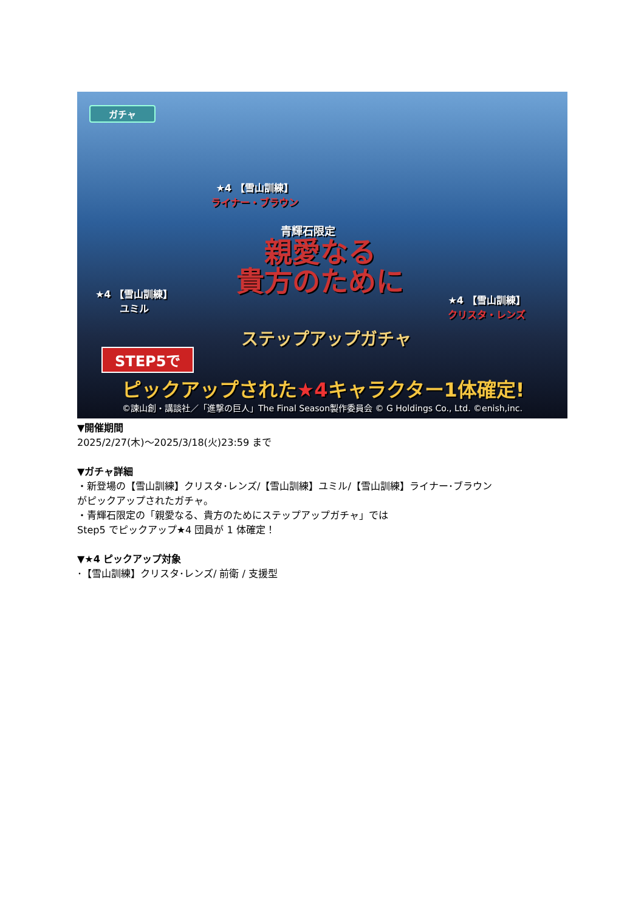ガチャ
★4 【雪山訓練】
ライナー・ブラウン
青輝石限定
★4 【雪山訓練】
ユミル
親愛なる
貴方のために
★4 【雪山訓練】
クリスタ・レンズ
ステップアップガチャ
STEP5で
ピックアップされた★4キャラクター1体確定!
©諫山創・講談社／「進撃の巨人」The Final Season製作委員会 © G Holdings Co., Ltd. ©enish,inc.
▼開催期間
2025/2/27(木)～2025/3/18(火)23:59 まで
▼ガチャ詳細
・新登場の【雪山訓練】クリスタ･レンズ/【雪山訓練】ユミル/【雪山訓練】ライナー･ブラウン
がピックアップされたガチャ。
・青輝石限定の「親愛なる、貴方のためにステップアップガチャ」では
Step5 でピックアップ★4 団員が 1 体確定！
▼★4 ピックアップ対象
･【雪山訓練】クリスタ･レンズ/ 前衛 / 支援型